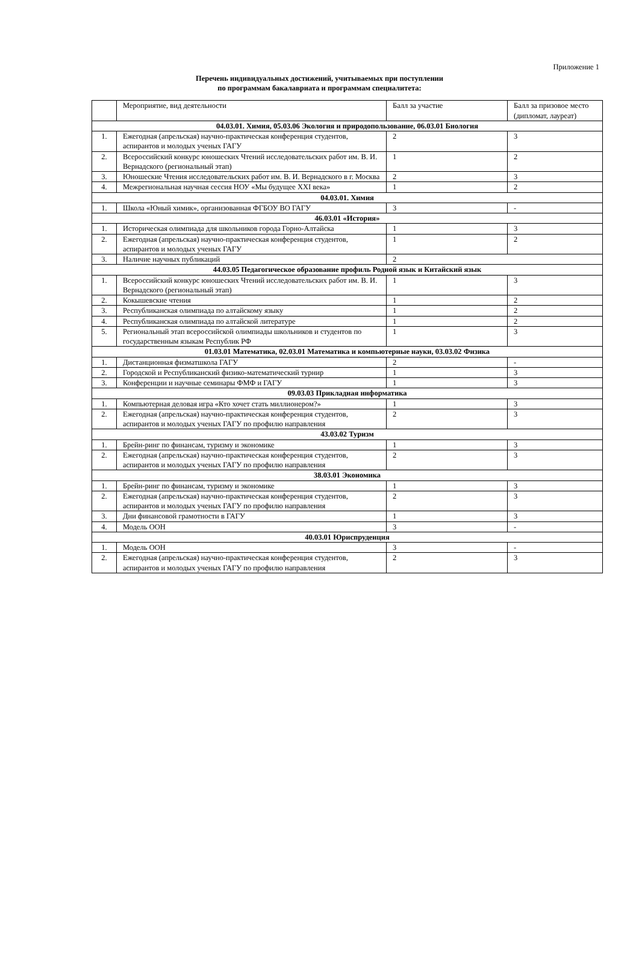Приложение 1
Перечень индивидуальных достижений, учитываемых при поступлении
по программам бакалавриата и программам специалитета:
| | Мероприятие, вид деятельности | Балл за участие | Балл за призовое место (дипломат, лауреат) |
| 04.03.01. Химия, 05.03.06 Экология и природопользование, 06.03.01 Биология | | | |
| 1. | Ежегодная (апрельская) научно-практическая конференция студентов, аспирантов и молодых ученых ГАГУ | 2 | 3 |
| 2. | Всероссийский конкурс юношеских Чтений исследовательских работ им. В. И. Вернадского (региональный этап) | 1 | 2 |
| 3. | Юношеские Чтения исследовательских работ им. В. И. Вернадского в г. Москва | 2 | 3 |
| 4. | Межрегиональная научная сессия НОУ «Мы будущее XXI века» | 1 | 2 |
| 04.03.01. Химия | | | |
| 1. | Школа «Юный химик», организованная ФГБОУ ВО ГАГУ | 3 | - |
| 46.03.01 «История» | | | |
| 1. | Историческая олимпиада для школьников города Горно-Алтайска | 1 | 3 |
| 2. | Ежегодная (апрельская) научно-практическая конференция студентов, аспирантов и молодых ученых ГАГУ | 1 | 2 |
| 3. | Наличие научных публикаций | 2 | |
| 44.03.05 Педагогическое образование профиль Родной язык и Китайский язык | | | |
| 1. | Всероссийский конкурс юношеских Чтений исследовательских работ им. В. И. Вернадского (региональный этап) | 1 | 3 |
| 2. | Кокышевские чтения | 1 | 2 |
| 3. | Республиканская олимпиада по алтайскому языку | 1 | 2 |
| 4. | Республиканская олимпиада по алтайской литературе | 1 | 2 |
| 5. | Региональный этап всероссийской олимпиады школьников и студентов по государственным языкам Республик РФ | 1 | 3 |
| 01.03.01 Математика, 02.03.01 Математика и компьютерные науки, 03.03.02 Физика | | | |
| 1. | Дистанционная физматшкола ГАГУ | 2 | - |
| 2. | Городской и Республиканский физико-математический турнир | 1 | 3 |
| 3. | Конференции и научные семинары ФМФ и ГАГУ | 1 | 3 |
| 09.03.03 Прикладная информатика | | | |
| 1. | Компьютерная деловая игра «Кто хочет стать миллионером?» | 1 | 3 |
| 2. | Ежегодная (апрельская) научно-практическая конференция студентов, аспирантов и молодых ученых ГАГУ по профилю направления | 2 | 3 |
| 43.03.02 Туризм | | | |
| 1. | Брейн-ринг по финансам, туризму и экономике | 1 | 3 |
| 2. | Ежегодная (апрельская) научно-практическая конференция студентов, аспирантов и молодых ученых ГАГУ по профилю направления | 2 | 3 |
| 38.03.01 Экономика | | | |
| 1. | Брейн-ринг по финансам, туризму и экономике | 1 | 3 |
| 2. | Ежегодная (апрельская) научно-практическая конференция студентов, аспирантов и молодых ученых ГАГУ по профилю направления | 2 | 3 |
| 3. | Дни финансовой грамотности в ГАГУ | 1 | 3 |
| 4. | Модель ООН | 3 | - |
| 40.03.01 Юриспруденция | | | |
| 1. | Модель ООН | 3 | - |
| 2. | Ежегодная (апрельская) научно-практическая конференция студентов, аспирантов и молодых ученых ГАГУ по профилю направления | 2 | 3 |